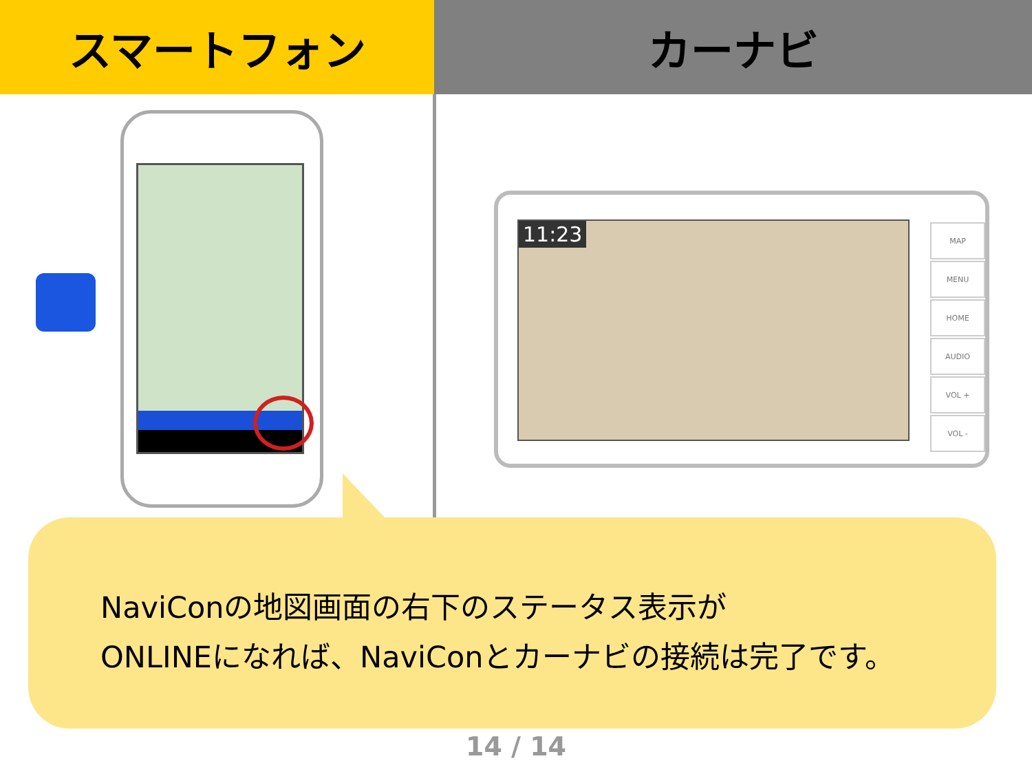スマートフォン カーナビ
11:23
MAP
MENU
HOME
AUDIO
VOL +
VOL -
NaviConの地図画面の右下のステータス表示が
ONLINEになれば、NaviConとカーナビの接続は完了です。
14 / 14